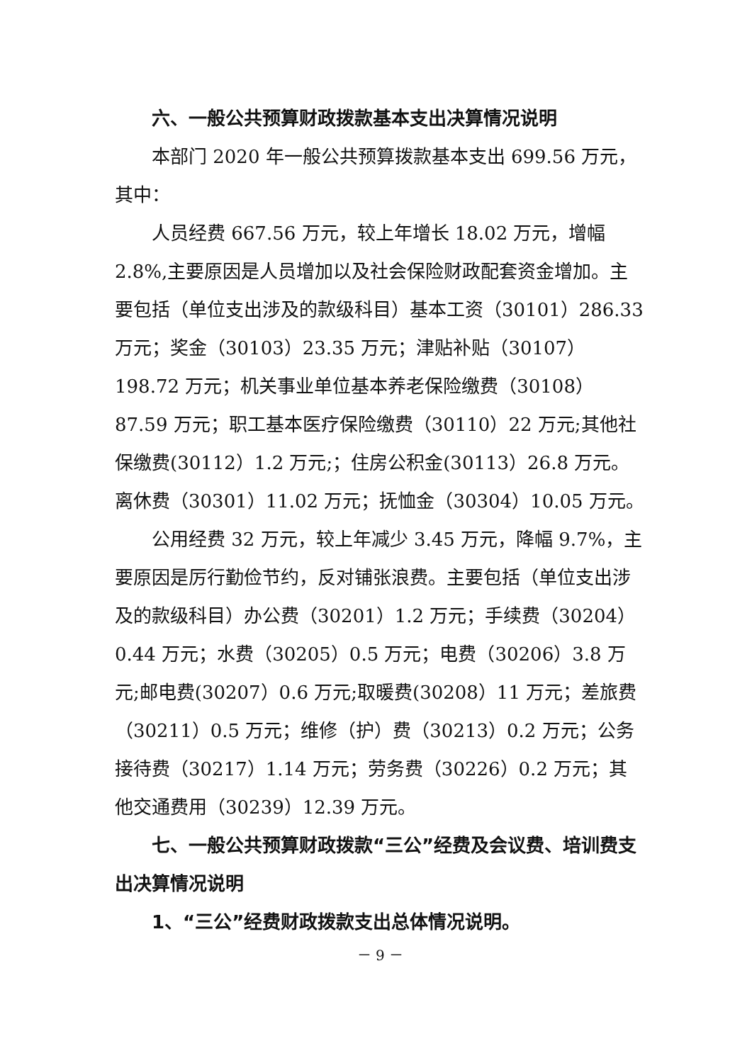六、一般公共预算财政拨款基本支出决算情况说明
本部门 2020 年一般公共预算拨款基本支出 699.56 万元，其中：
人员经费 667.56 万元，较上年增长 18.02 万元，增幅 2.8%,主要原因是人员增加以及社会保险财政配套资金增加。主要包括（单位支出涉及的款级科目）基本工资（30101）286.33 万元；奖金（30103）23.35 万元；津贴补贴（30107）198.72 万元；机关事业单位基本养老保险缴费（30108）87.59 万元；职工基本医疗保险缴费（30110）22 万元;其他社保缴费(30112）1.2 万元;；住房公积金(30113）26.8 万元。离休费（30301）11.02 万元；抚恤金（30304）10.05 万元。
公用经费 32 万元，较上年减少 3.45 万元，降幅 9.7%，主要原因是厉行勤俭节约，反对铺张浪费。主要包括（单位支出涉及的款级科目）办公费（30201）1.2 万元；手续费（30204）0.44 万元；水费（30205）0.5 万元；电费（30206）3.8 万元;邮电费(30207）0.6 万元;取暖费(30208）11 万元；差旅费（30211）0.5 万元；维修（护）费（30213）0.2 万元；公务接待费（30217）1.14 万元；劳务费（30226）0.2 万元；其他交通费用（30239）12.39 万元。
七、一般公共预算财政拨款“三公”经费及会议费、培训费支出决算情况说明
1、“三公”经费财政拨款支出总体情况说明。
－ 9 －